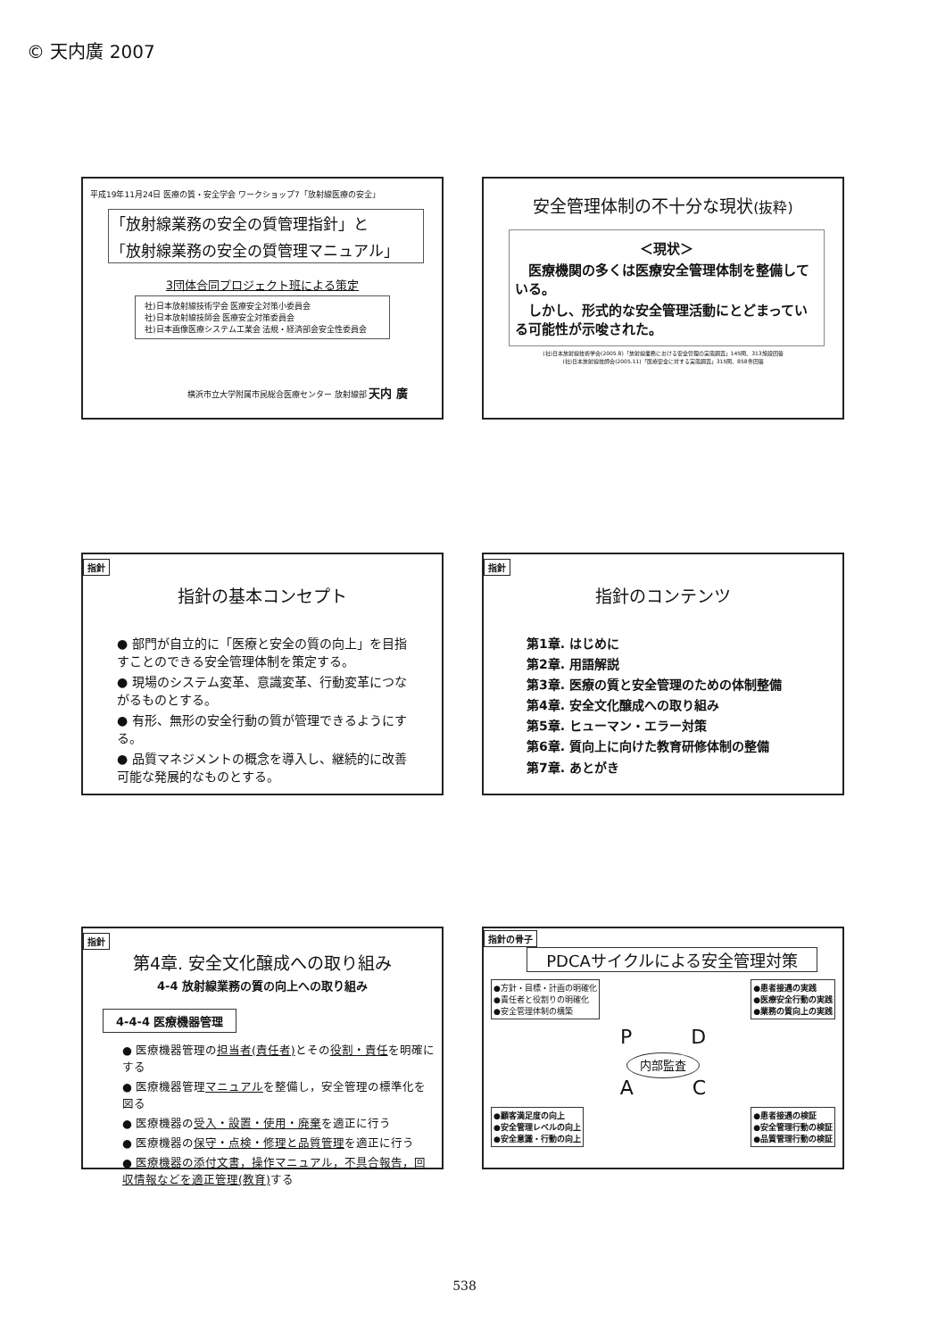© 天内廣 2007
平成19年11月24日 医療の質・安全学会 ワークショップ7「放射線医療の安全」
「放射線業務の安全の質管理指針」と
「放射線業務の安全の質管理マニュアル」
3団体合同プロジェクト班による策定
社)日本放射線技術学会 医療安全対策小委員会
社)日本放射線技師会 医療安全対策委員会
社)日本画像医療システム工業会 法規・経済部会安全性委員会
横浜市立大学附属市民総合医療センター 放射線部 天内 廣
安全管理体制の不十分な現状(抜粋)
＜現状＞
　医療機関の多くは医療安全管理体制を整備している。
　しかし、形式的な安全管理活動にとどまっている可能性が示唆された。
(社)日本放射線技術学会(2005.8)「放射線業務における安全管理の実態調査」145問、313施設回答
(社)日本放射線技師会(2005.11)「医療安全に対する実態調査」315問、858件回答
指針
指針の基本コンセプト
● 部門が自立的に「医療と安全の質の向上」を目指すことのできる安全管理体制を策定する。
● 現場のシステム変革、意識変革、行動変革につながるものとする。
● 有形、無形の安全行動の質が管理できるようにする。
● 品質マネジメントの概念を導入し、継続的に改善可能な発展的なものとする。
指針
指針のコンテンツ
第1章. はじめに
第2章. 用語解説
第3章. 医療の質と安全管理のための体制整備
第4章. 安全文化醸成への取り組み
第5章. ヒューマン・エラー対策
第6章. 質向上に向けた教育研修体制の整備
第7章. あとがき
指針
第4章. 安全文化醸成への取り組み
4-4 放射線業務の質の向上への取り組み
4-4-4 医療機器管理
● 医療機器管理の担当者(責任者) とその役割・責任を明確にする
● 医療機器管理マニュアルを整備し，安全管理の標準化を図る
● 医療機器の受入・設置・使用・廃棄を適正に行う
● 医療機器の保守・点検・修理と品質管理を適正に行う
● 医療機器の添付文書，操作マニュアル，不具合報告，回収情報などを適正管理(教育) する
指針の骨子
PDCAサイクルによる安全管理対策
●方針・目標・計画の明確化
●責任者と役割りの明確化
●安全管理体制の構築
●患者接遇の実践
●医療安全行動の実践
●業務の質向上の実践
P　　　D
内部監査
A　　　C
●顧客満足度の向上
●安全管理レベルの向上
●安全意識・行動の向上
●患者接遇の検証
●安全管理行動の検証
●品質管理行動の検証
538